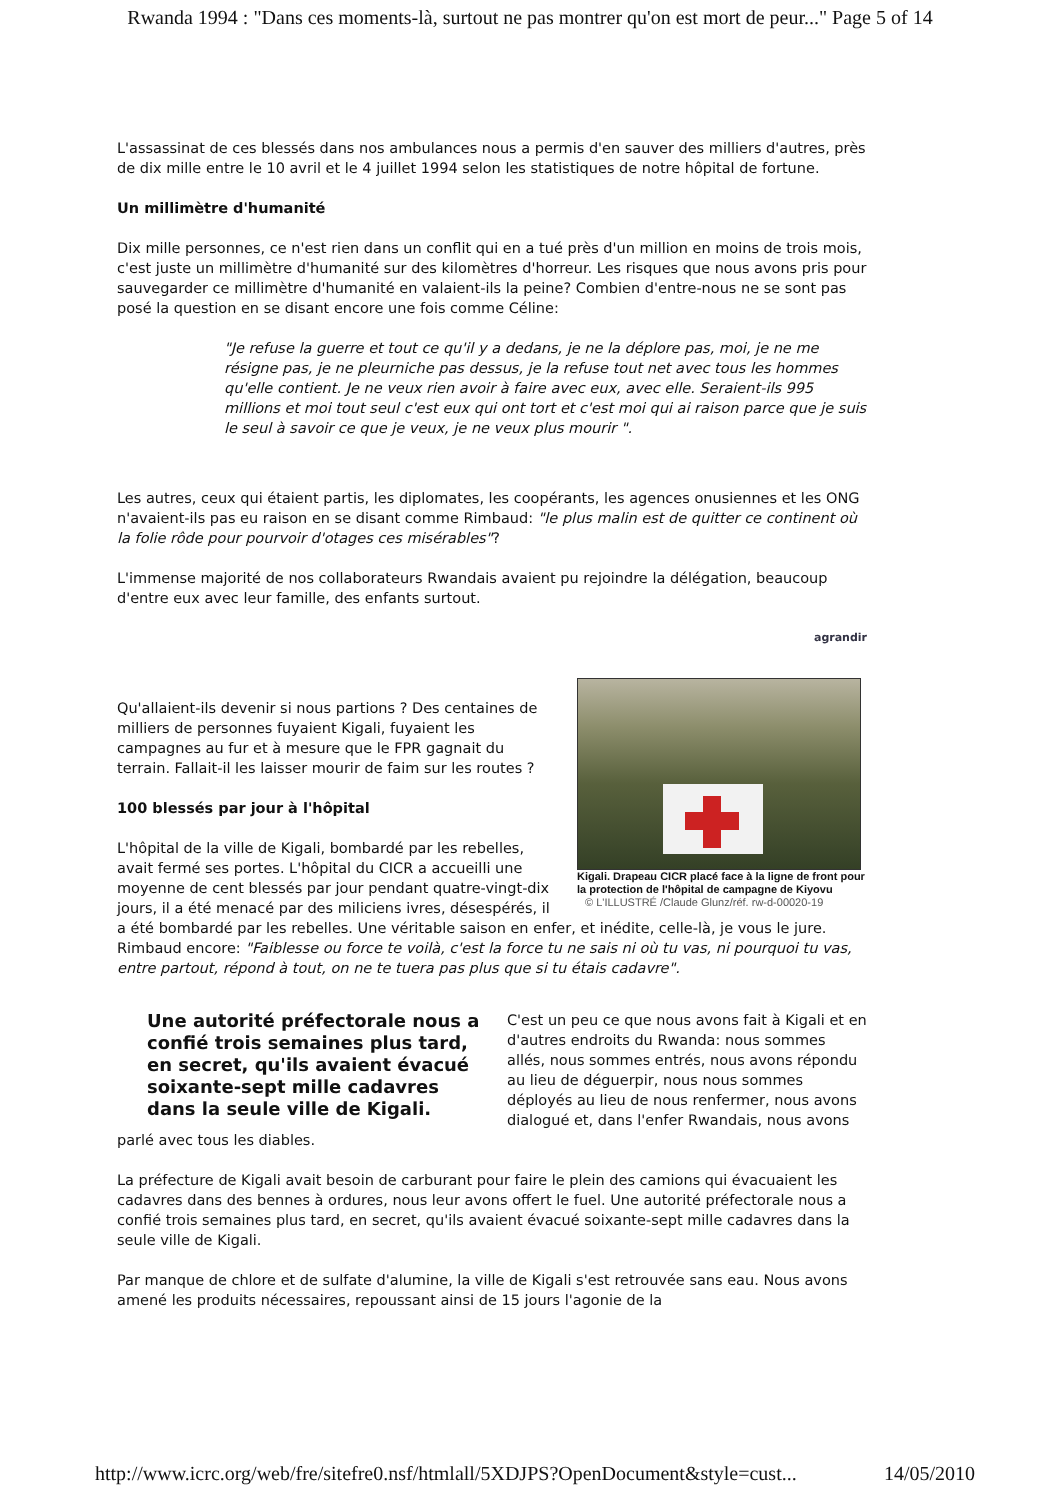Rwanda 1994 : "Dans ces moments-là, surtout ne pas montrer qu'on est mort de peur..." Page 5 of 14
L'assassinat de ces blessés dans nos ambulances nous a permis d'en sauver des milliers d'autres, près de dix mille entre le 10 avril et le 4 juillet 1994 selon les statistiques de notre hôpital de fortune.
Un millimètre d'humanité
Dix mille personnes, ce n'est rien dans un conflit qui en a tué près d'un million en moins de trois mois, c'est juste un millimètre d'humanité sur des kilomètres d'horreur. Les risques que nous avons pris pour sauvegarder ce millimètre d'humanité en valaient-ils la peine? Combien d'entre-nous ne se sont pas posé la question en se disant encore une fois comme Céline:
"Je refuse la guerre et tout ce qu'il y a dedans, je ne la déplore pas, moi, je ne me résigne pas, je ne pleurniche pas dessus, je la refuse tout net avec tous les hommes qu'elle contient. Je ne veux rien avoir à faire avec eux, avec elle. Seraient-ils 995 millions et moi tout seul c'est eux qui ont tort et c'est moi qui ai raison parce que je suis le seul à savoir ce que je veux, je ne veux plus mourir ".
Les autres, ceux qui étaient partis, les diplomates, les coopérants, les agences onusiennes et les ONG n'avaient-ils pas eu raison en se disant comme Rimbaud: "le plus malin est de quitter ce continent où la folie rôde pour pourvoir d'otages ces misérables"?
L'immense majorité de nos collaborateurs Rwandais avaient pu rejoindre la délégation, beaucoup d'entre eux avec leur famille, des enfants surtout.
agrandir
Kigali. Drapeau CICR placé face à la ligne de front pour la protection de l'hôpital de campagne de Kiyovu
© L'ILLUSTRÉ /Claude Glunz/réf. rw-d-00020-19
Qu'allaient-ils devenir si nous partions ? Des centaines de milliers de personnes fuyaient Kigali, fuyaient les campagnes au fur et à mesure que le FPR gagnait du terrain. Fallait-il les laisser mourir de faim sur les routes ?
100 blessés par jour à l'hôpital
L'hôpital de la ville de Kigali, bombardé par les rebelles, avait fermé ses portes. L'hôpital du CICR a accueilli une moyenne de cent blessés par jour pendant quatre-vingt-dix jours, il a été menacé par des miliciens ivres, désespérés, il a été bombardé par les rebelles. Une véritable saison en enfer, et inédite, celle-là, je vous le jure. Rimbaud encore: "Faiblesse ou force te voilà, c'est la force tu ne sais ni où tu vas, ni pourquoi tu vas, entre partout, répond à tout, on ne te tuera pas plus que si tu étais cadavre".
Une autorité préfectorale nous a confié trois semaines plus tard, en secret, qu'ils avaient évacué soixante-sept mille cadavres dans la seule ville de Kigali.
C'est un peu ce que nous avons fait à Kigali et en d'autres endroits du Rwanda: nous sommes allés, nous sommes entrés, nous avons répondu au lieu de déguerpir, nous nous sommes déployés au lieu de nous renfermer, nous avons dialogué et, dans l'enfer Rwandais, nous avons parlé avec tous les diables.
La préfecture de Kigali avait besoin de carburant pour faire le plein des camions qui évacuaient les cadavres dans des bennes à ordures, nous leur avons offert le fuel. Une autorité préfectorale nous a confié trois semaines plus tard, en secret, qu'ils avaient évacué soixante-sept mille cadavres dans la seule ville de Kigali.
Par manque de chlore et de sulfate d'alumine, la ville de Kigali s'est retrouvée sans eau. Nous avons amené les produits nécessaires, repoussant ainsi de 15 jours l'agonie de la
http://www.icrc.org/web/fre/sitefre0.nsf/htmlall/5XDJPS?OpenDocument&style=cust... 14/05/2010